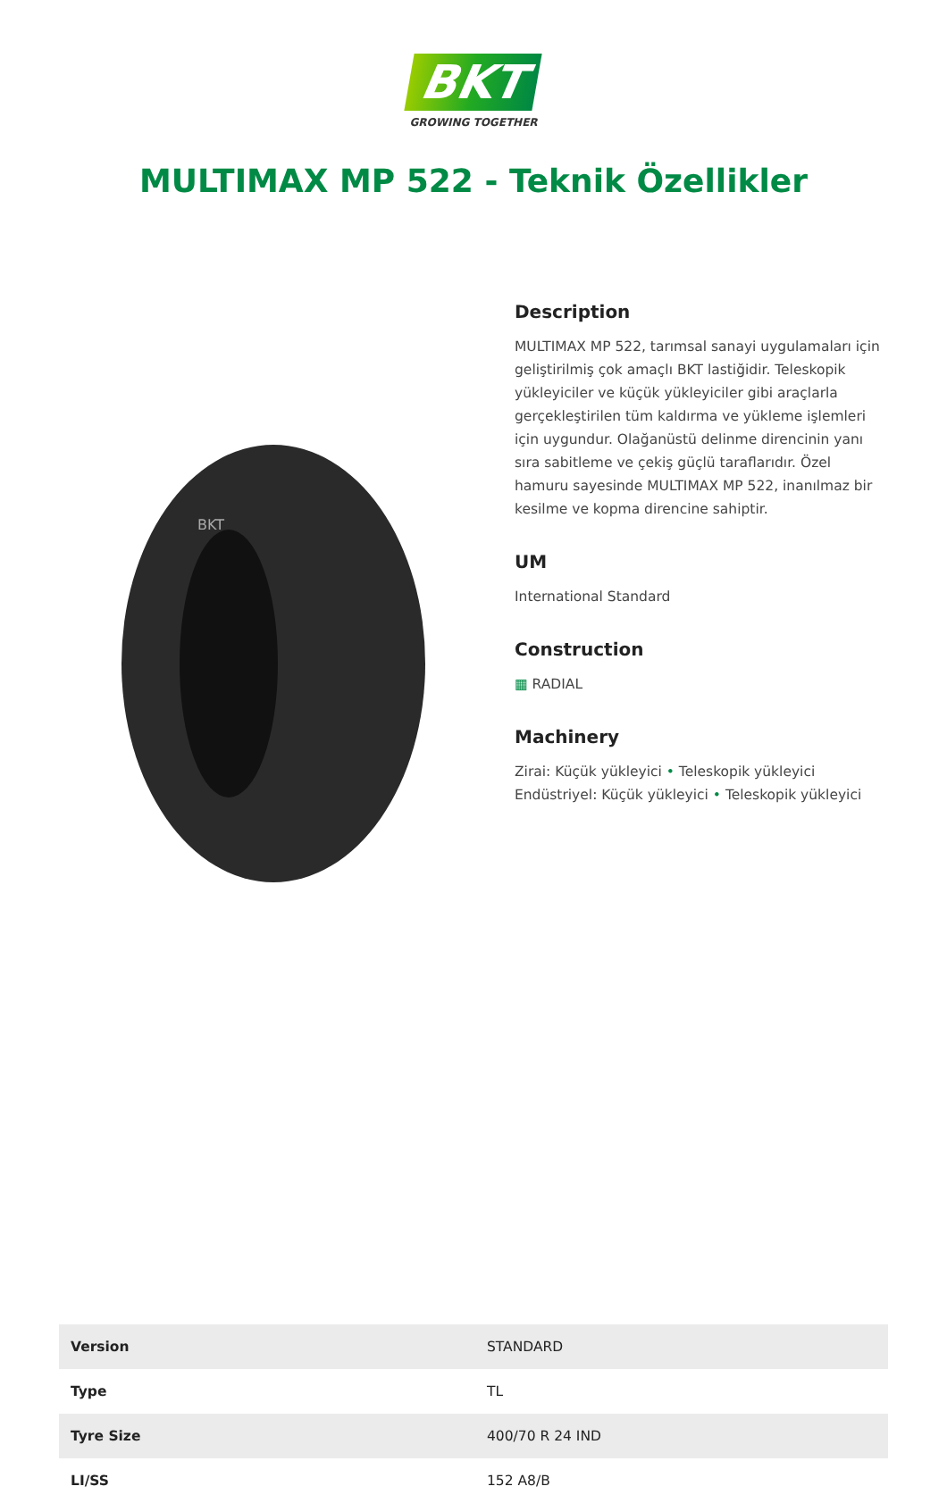BKT
GROWING TOGETHER
MULTIMAX MP 522 - Teknik Özellikler
BKT
Description
MULTIMAX MP 522, tarımsal sanayi uygulamaları için geliştirilmiş çok amaçlı BKT lastiğidir. Teleskopik yükleyiciler ve küçük yükleyiciler gibi araçlarla gerçekleştirilen tüm kaldırma ve yükleme işlemleri için uygundur. Olağanüstü delinme direncinin yanı sıra sabitleme ve çekiş güçlü taraflarıdır. Özel hamuru sayesinde MULTIMAX MP 522, inanılmaz bir kesilme ve kopma direncine sahiptir.
UM
International Standard
Construction
▦ RADIAL
Machinery
Zirai: Küçük yükleyici • Teleskopik yükleyici
Endüstriyel: Küçük yükleyici • Teleskopik yükleyici
| Version | STANDARD |
| Type | TL |
| Tyre Size | 400/70 R 24 IND |
| LI/SS | 152 A8/B |